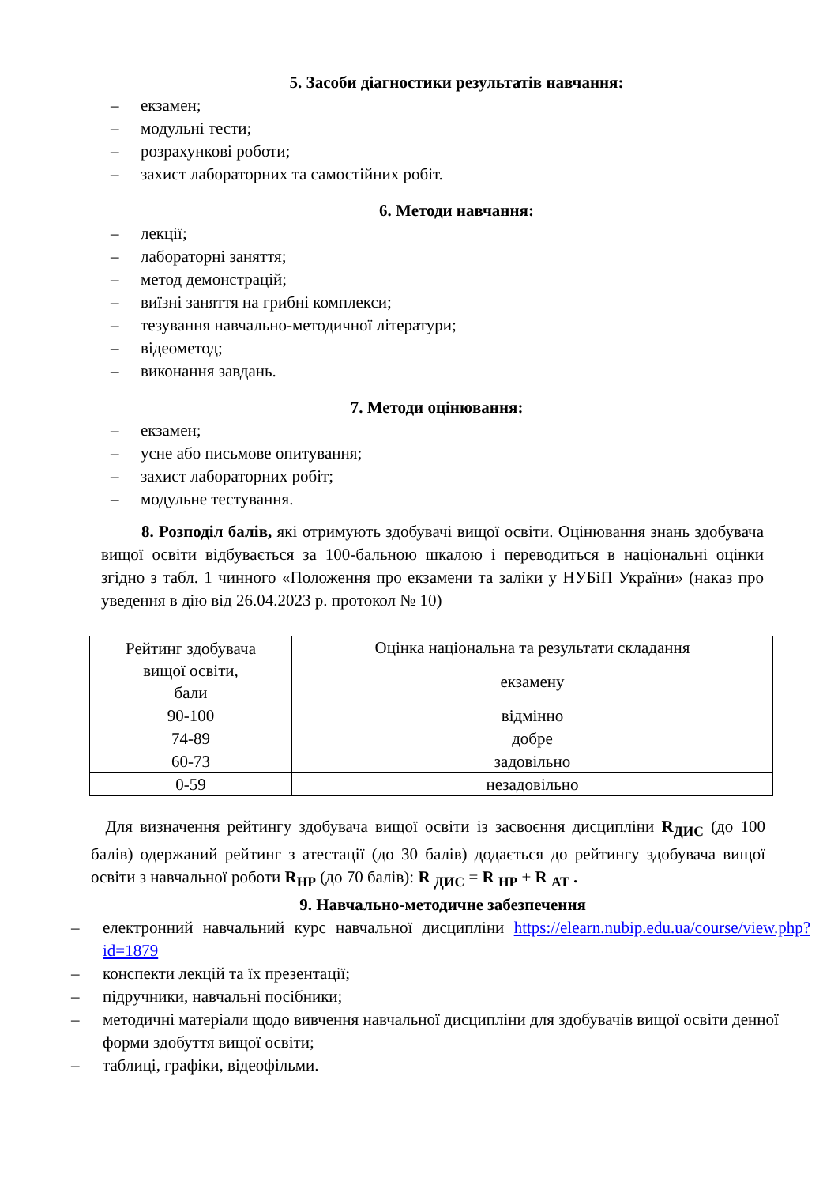5. Засоби діагностики результатів навчання:
– екзамен;
– модульні тести;
– розрахункові роботи;
– захист лабораторних та самостійних робіт.
6. Методи навчання:
– лекції;
– лабораторні заняття;
– метод демонстрацій;
– виїзні заняття на грибні комплекси;
– тезування навчально-методичної літератури;
– відеометод;
– виконання завдань.
7. Методи оцінювання:
– екзамен;
– усне або письмове опитування;
– захист лабораторних робіт;
– модульне тестування.
8. Розподіл балів, які отримують здобувачі вищої освіти. Оцінювання знань здобувача вищої освіти відбувається за 100-бальною шкалою і переводиться в національні оцінки згідно з табл. 1 чинного «Положення про екзамени та заліки у НУБіП України» (наказ про уведення в дію від 26.04.2023 р. протокол № 10)
| Рейтинг здобувача вищої освіти, бали | Оцінка національна та результати складання |
| | екзамену |
| 90-100 | відмінно |
| 74-89 | добре |
| 60-73 | задовільно |
| 0-59 | незадовільно |
Для визначення рейтингу здобувача вищої освіти із засвоєння дисципліни R<sub>ДИС</sub> (до 100 балів) одержаний рейтинг з атестації (до 30 балів) додається до рейтингу здобувача вищої освіти з навчальної роботи R<sub>НР</sub> (до 70 балів): R <sub>ДИС</sub> = R <sub>НР</sub> + R <sub>АТ</sub> .
9. Навчально-методичне забезпечення
– електронний навчальний курс навчальної дисципліни https://elearn.nubip.edu.ua/course/view.php?id=1879
– конспекти лекцій та їх презентації;
– підручники, навчальні посібники;
– методичні матеріали щодо вивчення навчальної дисципліни для здобувачів вищої освіти денної форми здобуття вищої освіти;
– таблиці, графіки, відеофільми.